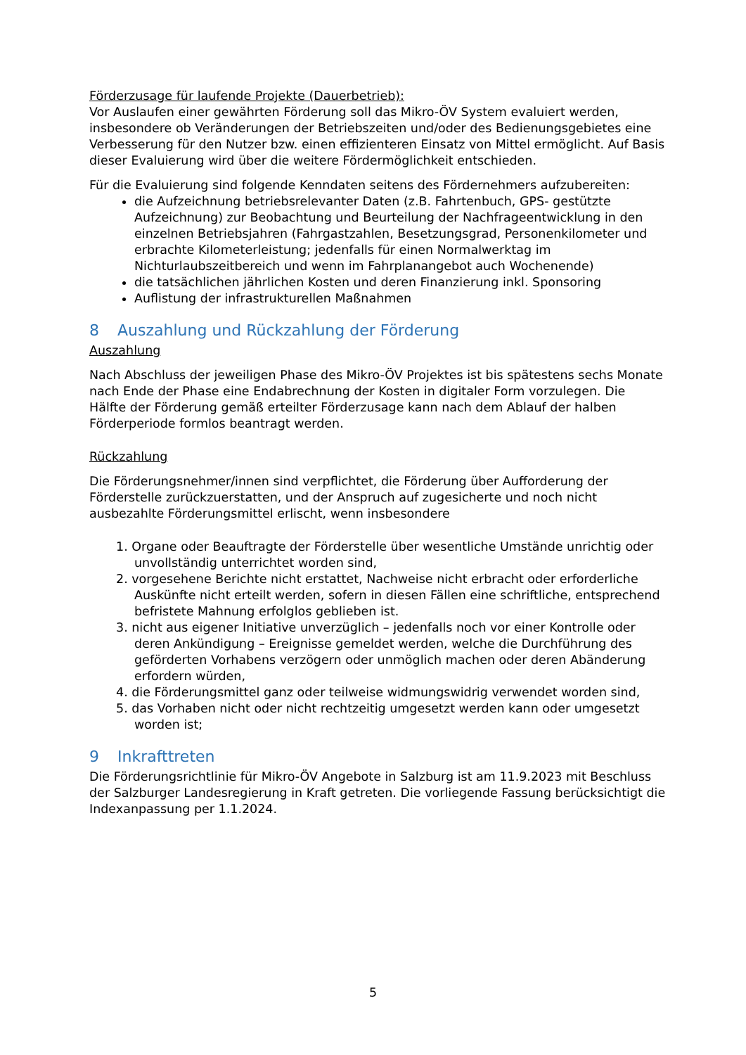Förderzusage für laufende Projekte (Dauerbetrieb):
Vor Auslaufen einer gewährten Förderung soll das Mikro-ÖV System evaluiert werden, insbesondere ob Veränderungen der Betriebszeiten und/oder des Bedienungsgebietes eine Verbesserung für den Nutzer bzw. einen effizienteren Einsatz von Mittel ermöglicht. Auf Basis dieser Evaluierung wird über die weitere Fördermöglichkeit entschieden.
Für die Evaluierung sind folgende Kenndaten seitens des Fördernehmers aufzubereiten:
die Aufzeichnung betriebsrelevanter Daten (z.B. Fahrtenbuch, GPS- gestützte Aufzeichnung) zur Beobachtung und Beurteilung der Nachfrageentwicklung in den einzelnen Betriebsjahren (Fahrgastzahlen, Besetzungsgrad, Personenkilometer und erbrachte Kilometerleistung; jedenfalls für einen Normalwerktag im Nichturlaubszeitbereich und wenn im Fahrplanangebot auch Wochenende)
die tatsächlichen jährlichen Kosten und deren Finanzierung inkl. Sponsoring
Auflistung der infrastrukturellen Maßnahmen
8 Auszahlung und Rückzahlung der Förderung
Auszahlung
Nach Abschluss der jeweiligen Phase des Mikro-ÖV Projektes ist bis spätestens sechs Monate nach Ende der Phase eine Endabrechnung der Kosten in digitaler Form vorzulegen. Die Hälfte der Förderung gemäß erteilter Förderzusage kann nach dem Ablauf der halben Förderperiode formlos beantragt werden.
Rückzahlung
Die Förderungsnehmer/innen sind verpflichtet, die Förderung über Aufforderung der Förderstelle zurückzuerstatten, und der Anspruch auf zugesicherte und noch nicht ausbezahlte Förderungsmittel erlischt, wenn insbesondere
1. Organe oder Beauftragte der Förderstelle über wesentliche Umstände unrichtig oder unvollständig unterrichtet worden sind,
2. vorgesehene Berichte nicht erstattet, Nachweise nicht erbracht oder erforderliche Auskünfte nicht erteilt werden, sofern in diesen Fällen eine schriftliche, entsprechend befristete Mahnung erfolglos geblieben ist.
3. nicht aus eigener Initiative unverzüglich – jedenfalls noch vor einer Kontrolle oder deren Ankündigung – Ereignisse gemeldet werden, welche die Durchführung des geförderten Vorhabens verzögern oder unmöglich machen oder deren Abänderung erfordern würden,
4. die Förderungsmittel ganz oder teilweise widmungswidrig verwendet worden sind,
5. das Vorhaben nicht oder nicht rechtzeitig umgesetzt werden kann oder umgesetzt worden ist;
9 Inkrafttreten
Die Förderungsrichtlinie für Mikro-ÖV Angebote in Salzburg ist am 11.9.2023 mit Beschluss der Salzburger Landesregierung in Kraft getreten. Die vorliegende Fassung berücksichtigt die Indexanpassung per 1.1.2024.
5